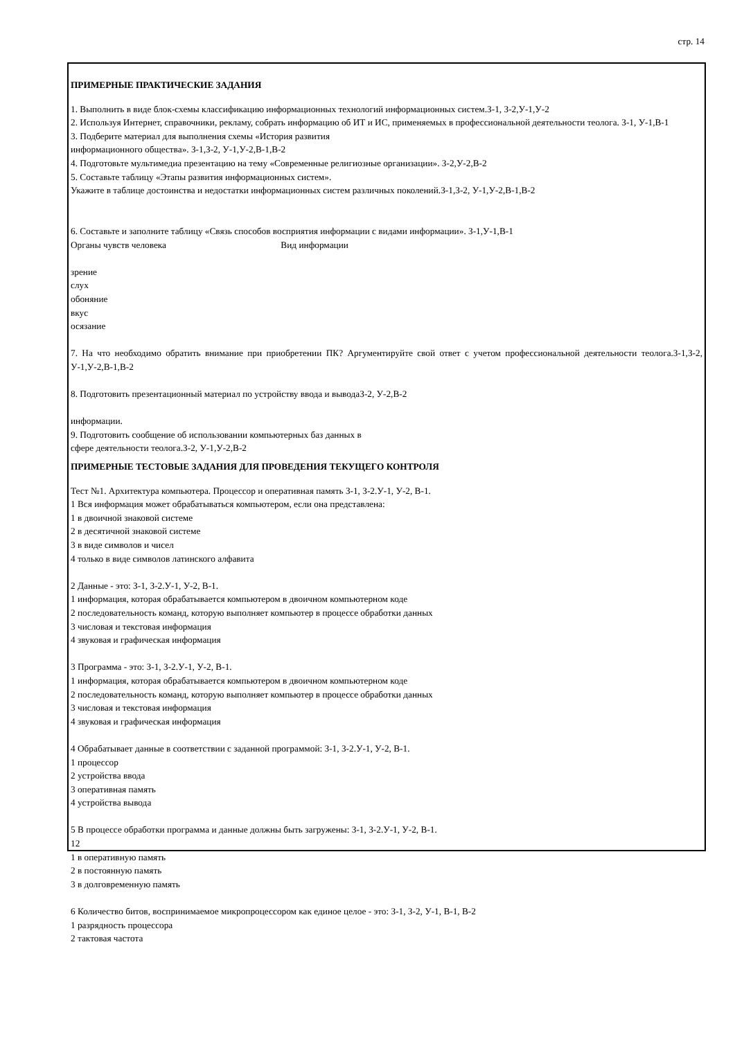стр. 14
ПРИМЕРНЫЕ ПРАКТИЧЕСКИЕ ЗАДАНИЯ
1. Выполнить в виде блок-схемы классификацию информационных технологий информационных систем.З-1, З-2,У-1,У-2
2. Используя Интернет, справочники, рекламу, собрать информацию об ИТ и ИС, применяемых в профессиональной деятельности теолога. З-1, У-1,В-1
3. Подберите материал для выполнения схемы «История развития
информационного общества». З-1,З-2, У-1,У-2,В-1,В-2
4. Подготовьте мультимедиа презентацию на тему «Современные религиозные организации». З-2,У-2,В-2
5. Составьте таблицу «Этапы развития информационных систем».
Укажите в таблице достоинства и недостатки информационных систем различных поколений.З-1,З-2, У-1,У-2,В-1,В-2
6. Составьте и заполните таблицу «Связь способов восприятия информации с видами информации». З-1,У-1,В-1
Органы чувств человека Вид информации
зрение
слух
обоняние
вкус
осязание
7. На что необходимо обратить внимание при приобретении ПК? Аргументируйте свой ответ с учетом профессиональной деятельности теолога.З-1,З-2, У-1,У-2,В-1,В-2
8. Подготовить презентационный материал по устройству ввода и выводаЗ-2, У-2,В-2
информации.
9. Подготовить сообщение об использовании компьютерных баз данных в
сфере деятельности теолога.З-2, У-1,У-2,В-2
ПРИМЕРНЫЕ ТЕСТОВЫЕ ЗАДАНИЯ ДЛЯ ПРОВЕДЕНИЯ ТЕКУЩЕГО КОНТРОЛЯ
Тест №1. Архитектура компьютера. Процессор и оперативная память З-1, З-2.У-1, У-2, В-1.
1 Вся информация может обрабатываться компьютером, если она представлена:
1 в двоичной знаковой системе
2 в десятичной знаковой системе
3 в виде символов и чисел
4 только в виде символов латинского алфавита
2 Данные - это: З-1, З-2.У-1, У-2, В-1.
1 информация, которая обрабатывается компьютером в двоичном компьютерном коде
2 последовательность команд, которую выполняет компьютер в процессе обработки данных
3 числовая и текстовая информация
4 звуковая и графическая информация
3 Программа - это: З-1, З-2.У-1, У-2, В-1.
1 информация, которая обрабатывается компьютером в двоичном компьютерном коде
2 последовательность команд, которую выполняет компьютер в процессе обработки данных
3 числовая и текстовая информация
4 звуковая и графическая информация
4 Обрабатывает данные в соответствии с заданной программой: З-1, З-2.У-1, У-2, В-1.
1 процессор
2 устройства ввода
3 оперативная память
4 устройства вывода
5 В процессе обработки программа и данные должны быть загружены: З-1, З-2.У-1, У-2, В-1.
12
1 в оперативную память
2 в постоянную память
3 в долговременную память
6 Количество битов, воспринимаемое микропроцессором как единое целое - это: З-1, З-2, У-1, В-1, В-2
1 разрядность процессора
2 тактовая частота